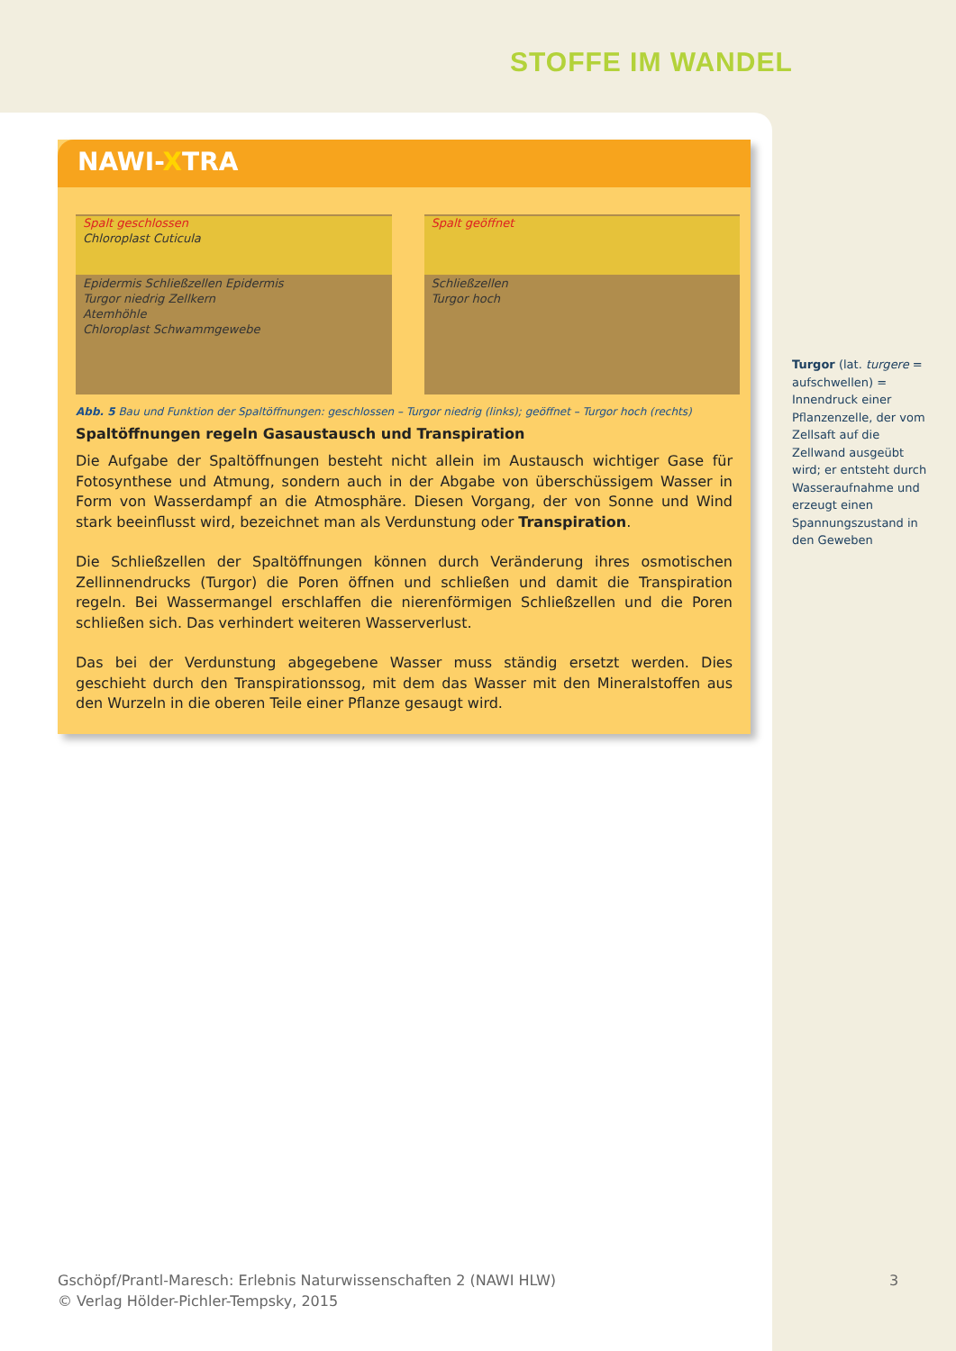STOFFE IM WANDEL
NAWI-XTRA
Spalt geschlossen
Chloroplast Cuticula
Epidermis Schließzellen Epidermis
Turgor niedrig Zellkern
Atemhöhle
Chloroplast Schwammgewebe
Spalt geöffnet
Schließzellen
Turgor hoch
Abb. 5 Bau und Funktion der Spaltöffnungen: geschlossen – Turgor niedrig (links); geöffnet – Turgor hoch (rechts)
Spaltöffnungen regeln Gasaustausch und Transpiration
Die Aufgabe der Spaltöffnungen besteht nicht allein im Austausch wichtiger Gase für Fotosynthese und Atmung, sondern auch in der Abgabe von überschüssigem Wasser in Form von Wasserdampf an die Atmosphäre. Diesen Vorgang, der von Sonne und Wind stark beeinflusst wird, bezeichnet man als Verdunstung oder Transpiration.
Die Schließzellen der Spaltöffnungen können durch Veränderung ihres osmotischen Zellinnendrucks (Turgor) die Poren öffnen und schließen und damit die Transpiration regeln. Bei Wassermangel erschlaffen die nierenförmigen Schließzellen und die Poren schließen sich. Das verhindert weiteren Wasserverlust.
Das bei der Verdunstung abgegebene Wasser muss ständig ersetzt werden. Dies geschieht durch den Transpirationssog, mit dem das Wasser mit den Mineralstoffen aus den Wurzeln in die oberen Teile einer Pflanze gesaugt wird.
Turgor (lat. turgere = aufschwellen) = Innendruck einer Pflanzenzelle, der vom Zellsaft auf die Zellwand ausgeübt wird; er entsteht durch Wasseraufnahme und erzeugt einen Spannungszustand in den Geweben
Gschöpf/Prantl-Maresch: Erlebnis Naturwissenschaften 2 (NAWI HLW)
© Verlag Hölder-Pichler-Tempsky, 2015
3